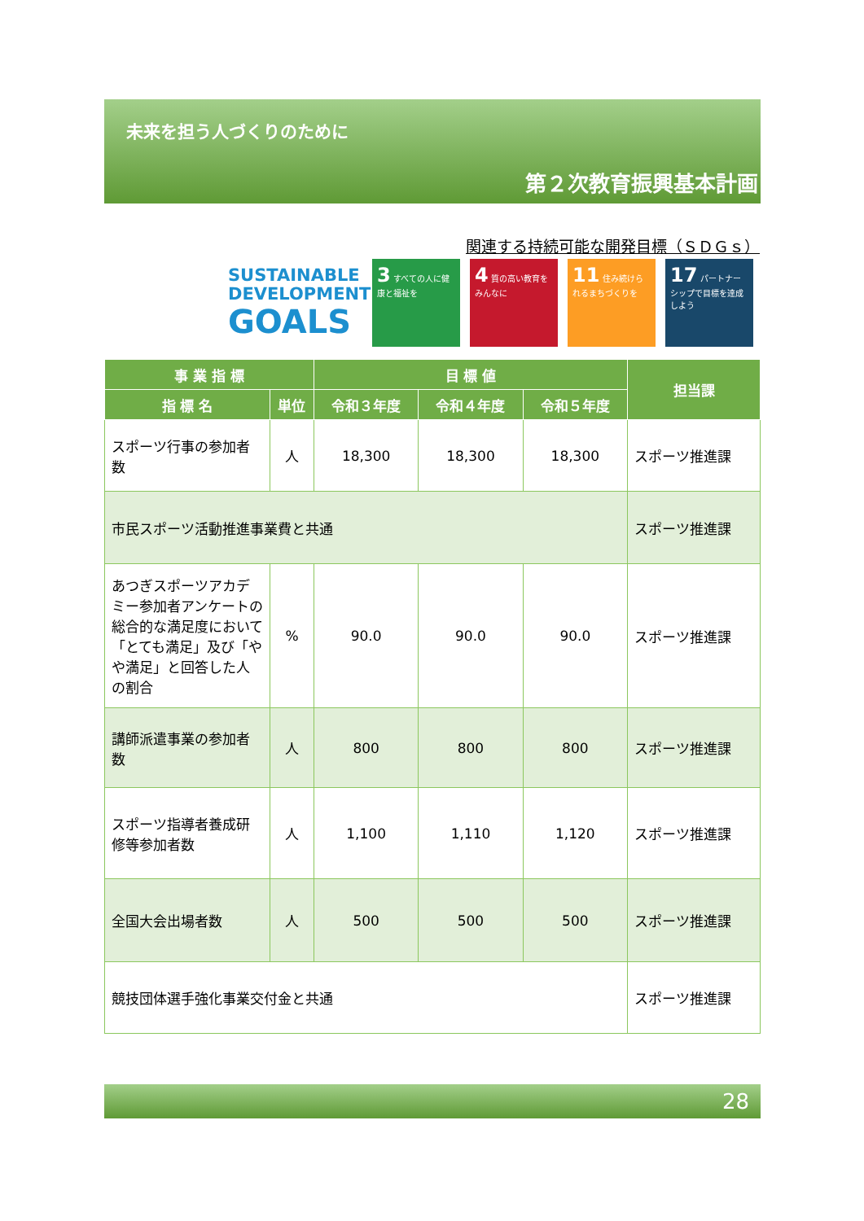未来を担う人づくりのために
第２次教育振興基本計画
関連する持続可能な開発目標（ＳＤＧｓ）
SUSTAINABLE
DEVELOPMENT
GOALS
3 すべての人に健康と福祉を
4 質の高い教育をみんなに
11 住み続けられるまちづくりを
17 パートナーシップで目標を達成しよう
| 事 業 指 標 | | 目 標 値 | | | 担当課 |
| --- | --- | --- | --- | --- | --- |
| 指 標 名 | 単位 | 令和３年度 | 令和４年度 | 令和５年度 | |
| スポーツ行事の参加者数 | 人 | 18,300 | 18,300 | 18,300 | スポーツ推進課 |
| 市民スポーツ活動推進事業費と共通 | | | | | スポーツ推進課 |
| あつぎスポーツアカデミー参加者アンケートの総合的な満足度において「とても満足」及び「やや満足」と回答した人の割合 | % | 90.0 | 90.0 | 90.0 | スポーツ推進課 |
| 講師派遣事業の参加者数 | 人 | 800 | 800 | 800 | スポーツ推進課 |
| スポーツ指導者養成研修等参加者数 | 人 | 1,100 | 1,110 | 1,120 | スポーツ推進課 |
| 全国大会出場者数 | 人 | 500 | 500 | 500 | スポーツ推進課 |
| 競技団体選手強化事業交付金と共通 | | | | | スポーツ推進課 |
28